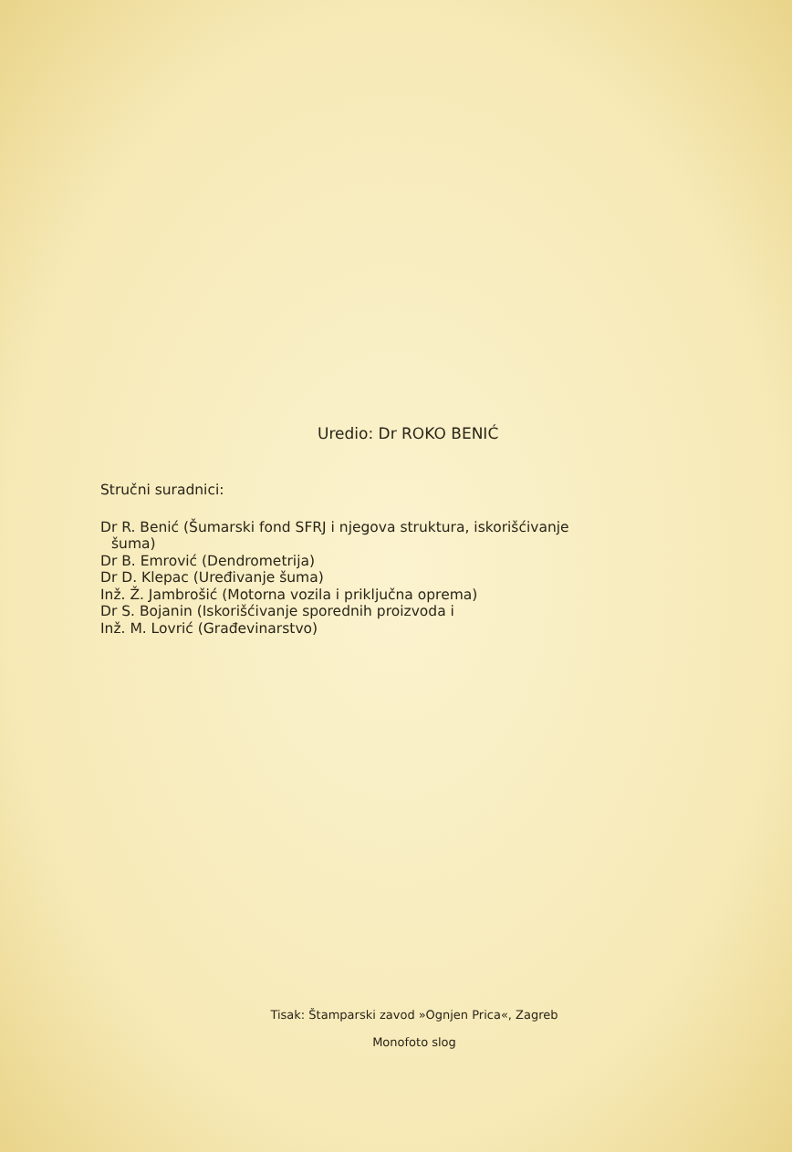Uredio: Dr ROKO BENIĆ
Stručni suradnici:
Dr R. Benić (Šumarski fond SFRJ i njegova struktura, iskorišćivanje
šuma)
Dr B. Emrović (Dendrometrija)
Dr D. Klepac (Uređivanje šuma)
Inž. Ž. Jambrošić (Motorna vozila i priključna oprema)
Dr S. Bojanin (Iskorišćivanje sporednih proizvoda i
Inž. M. Lovrić (Građevinarstvo)
Tisak: Štamparski zavod »Ognjen Prica«, Zagreb
Monofoto slog